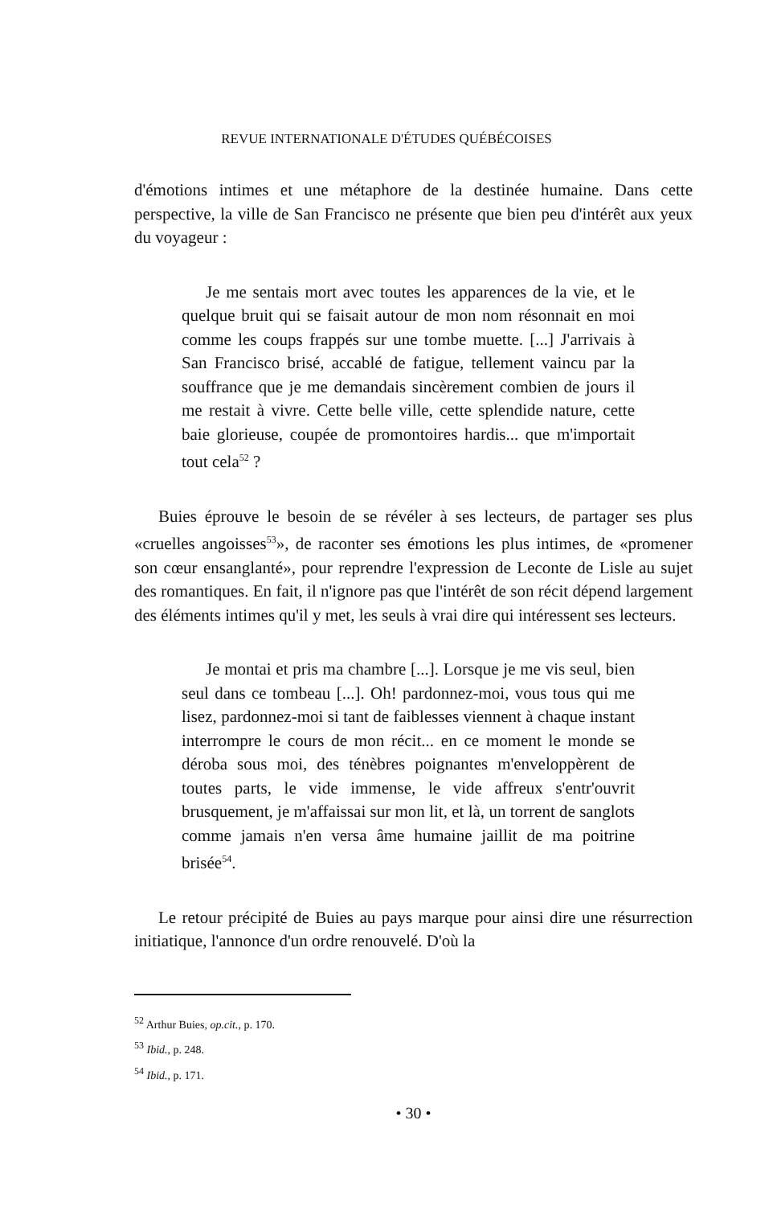REVUE INTERNATIONALE D'ÉTUDES QUÉBÉCOISES
d'émotions intimes et une métaphore de la destinée humaine. Dans cette perspective, la ville de San Francisco ne présente que bien peu d'intérêt aux yeux du voyageur :
Je me sentais mort avec toutes les apparences de la vie, et le quelque bruit qui se faisait autour de mon nom résonnait en moi comme les coups frappés sur une tombe muette. [...] J'arrivais à San Francisco brisé, accablé de fatigue, tellement vaincu par la souffrance que je me demandais sincèrement combien de jours il me restait à vivre. Cette belle ville, cette splendide nature, cette baie glorieuse, coupée de promontoires hardis... que m'importait tout cela<sup>52</sup> ?
Buies éprouve le besoin de se révéler à ses lecteurs, de partager ses plus «cruelles angoisses<sup>53</sup>», de raconter ses émotions les plus intimes, de «promener son cœur ensanglanté», pour reprendre l'expression de Leconte de Lisle au sujet des romantiques. En fait, il n'ignore pas que l'intérêt de son récit dépend largement des éléments intimes qu'il y met, les seuls à vrai dire qui intéressent ses lecteurs.
Je montai et pris ma chambre [...]. Lorsque je me vis seul, bien seul dans ce tombeau [...]. Oh! pardonnez-moi, vous tous qui me lisez, pardonnez-moi si tant de faiblesses viennent à chaque instant interrompre le cours de mon récit... en ce moment le monde se déroba sous moi, des ténèbres poignantes m'enveloppèrent de toutes parts, le vide immense, le vide affreux s'entr'ouvrit brusquement, je m'affaissai sur mon lit, et là, un torrent de sanglots comme jamais n'en versa âme humaine jaillit de ma poitrine brisée<sup>54</sup>.
Le retour précipité de Buies au pays marque pour ainsi dire une résurrection initiatique, l'annonce d'un ordre renouvelé. D'où la
<sup>52</sup> Arthur Buies, op.cit., p. 170.
<sup>53</sup> Ibid., p. 248.
<sup>54</sup> Ibid., p. 171.
• 30 •